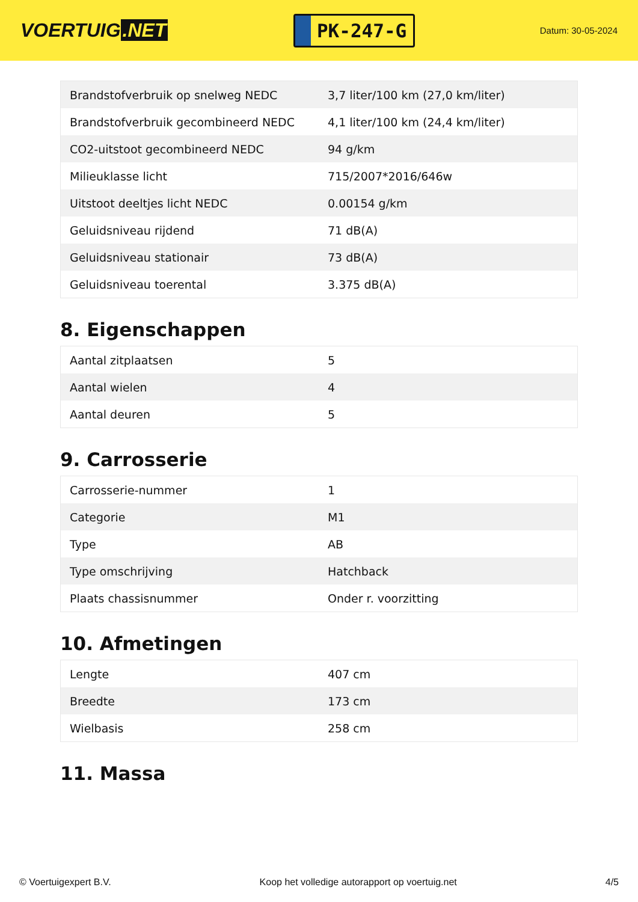VOERTUIG.NET
PK-247-G
Datum: 30-05-2024
| Brandstofverbruik op snelweg NEDC | 3,7 liter/100 km (27,0 km/liter) |
| Brandstofverbruik gecombineerd NEDC | 4,1 liter/100 km (24,4 km/liter) |
| CO2-uitstoot gecombineerd NEDC | 94 g/km |
| Milieuklasse licht | 715/2007*2016/646w |
| Uitstoot deeltjes licht NEDC | 0.00154 g/km |
| Geluidsniveau rijdend | 71 dB(A) |
| Geluidsniveau stationair | 73 dB(A) |
| Geluidsniveau toerental | 3.375 dB(A) |
8. Eigenschappen
| Aantal zitplaatsen | 5 |
| Aantal wielen | 4 |
| Aantal deuren | 5 |
9. Carrosserie
| Carrosserie-nummer | 1 |
| Categorie | M1 |
| Type | AB |
| Type omschrijving | Hatchback |
| Plaats chassisnummer | Onder r. voorzitting |
10. Afmetingen
| Lengte | 407 cm |
| Breedte | 173 cm |
| Wielbasis | 258 cm |
11. Massa
© Voertuigexpert B.V. Koop het volledige autorapport op voertuig.net 4/5